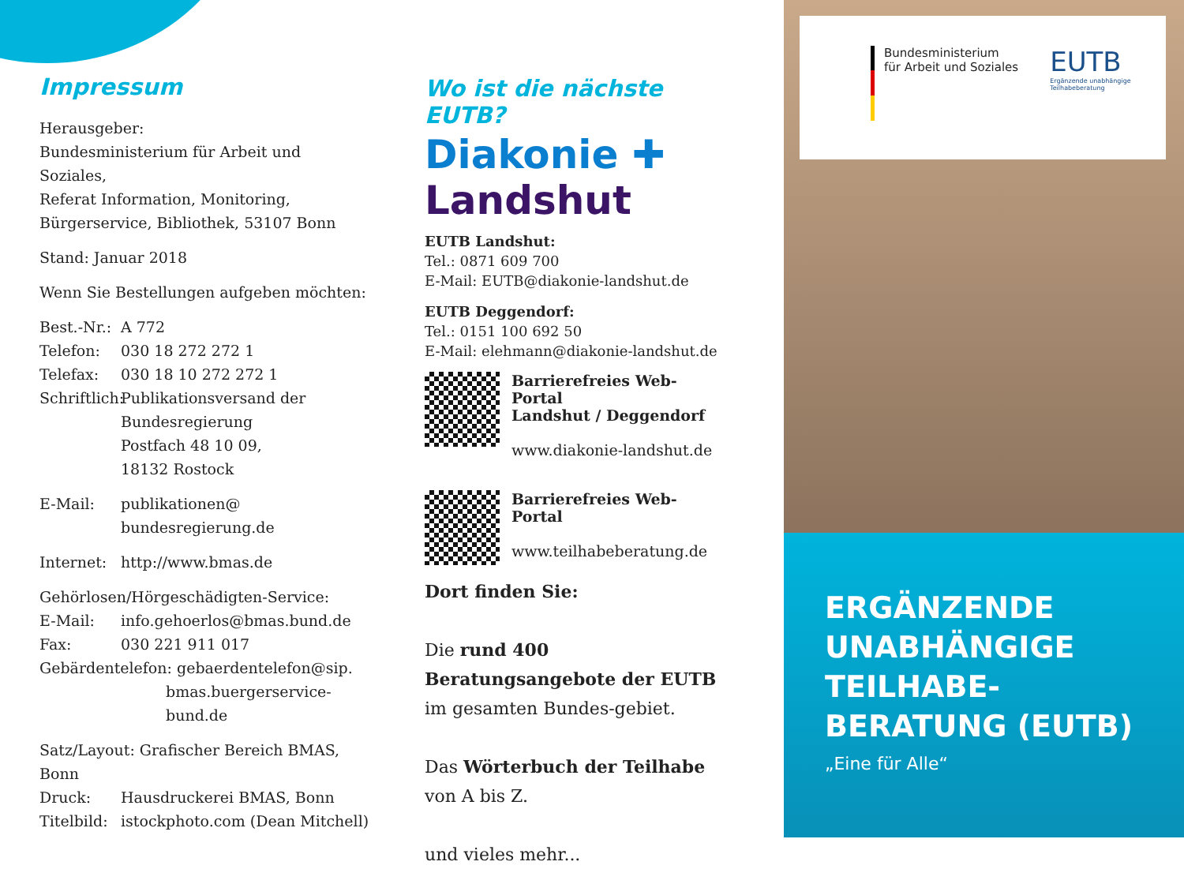Impressum
Herausgeber:
Bundesministerium für Arbeit und Soziales,
Referat Information, Monitoring,
Bürgerservice, Bibliothek, 53107 Bonn
Stand: Januar 2018
Wenn Sie Bestellungen aufgeben möchten:
Best.-Nr.: A 772
Telefon: 030 18 272 272 1
Telefax: 030 18 10 272 272 1
Schriftlich: Publikationsversand der
Bundesregierung
Postfach 48 10 09,
18132 Rostock
E-Mail: publikationen@
bundesregierung.de
Internet: http://www.bmas.de
Gehörlosen/Hörgeschädigten-Service:
E-Mail: info.gehoerlos@bmas.bund.de
Fax: 030 221 911 017
Gebärdentelefon: gebaerdentelefon@sip.
bmas.buergerservice-
bund.de
Satz/Layout: Grafischer Bereich BMAS, Bonn
Druck: Hausdruckerei BMAS, Bonn
Titelbild: istockphoto.com (Dean Mitchell)
Wo ist die nächste EUTB?
Diakonie ✚
Landshut
EUTB Landshut:
Tel.: 0871 609 700
E-Mail: EUTB@diakonie-landshut.de
EUTB Deggendorf:
Tel.: 0151 100 692 50
E-Mail: elehmann@diakonie-landshut.de
Barrierefreies Web-Portal
Landshut / Deggendorf
www.diakonie-landshut.de
Barrierefreies Web-Portal
www.teilhabeberatung.de
Dort finden Sie:
Die rund 400
Beratungsangebote der EUTB
im gesamten Bundes-gebiet.
Das Wörterbuch der Teilhabe
von A bis Z.
und vieles mehr...
Bundesministerium
für Arbeit und Soziales
EUTB
Ergänzende unabhängige
Teilhabeberatung
ERGÄNZENDE
UNABHÄNGIGE
TEILHABE-
BERATUNG (EUTB)
„Eine für Alle“